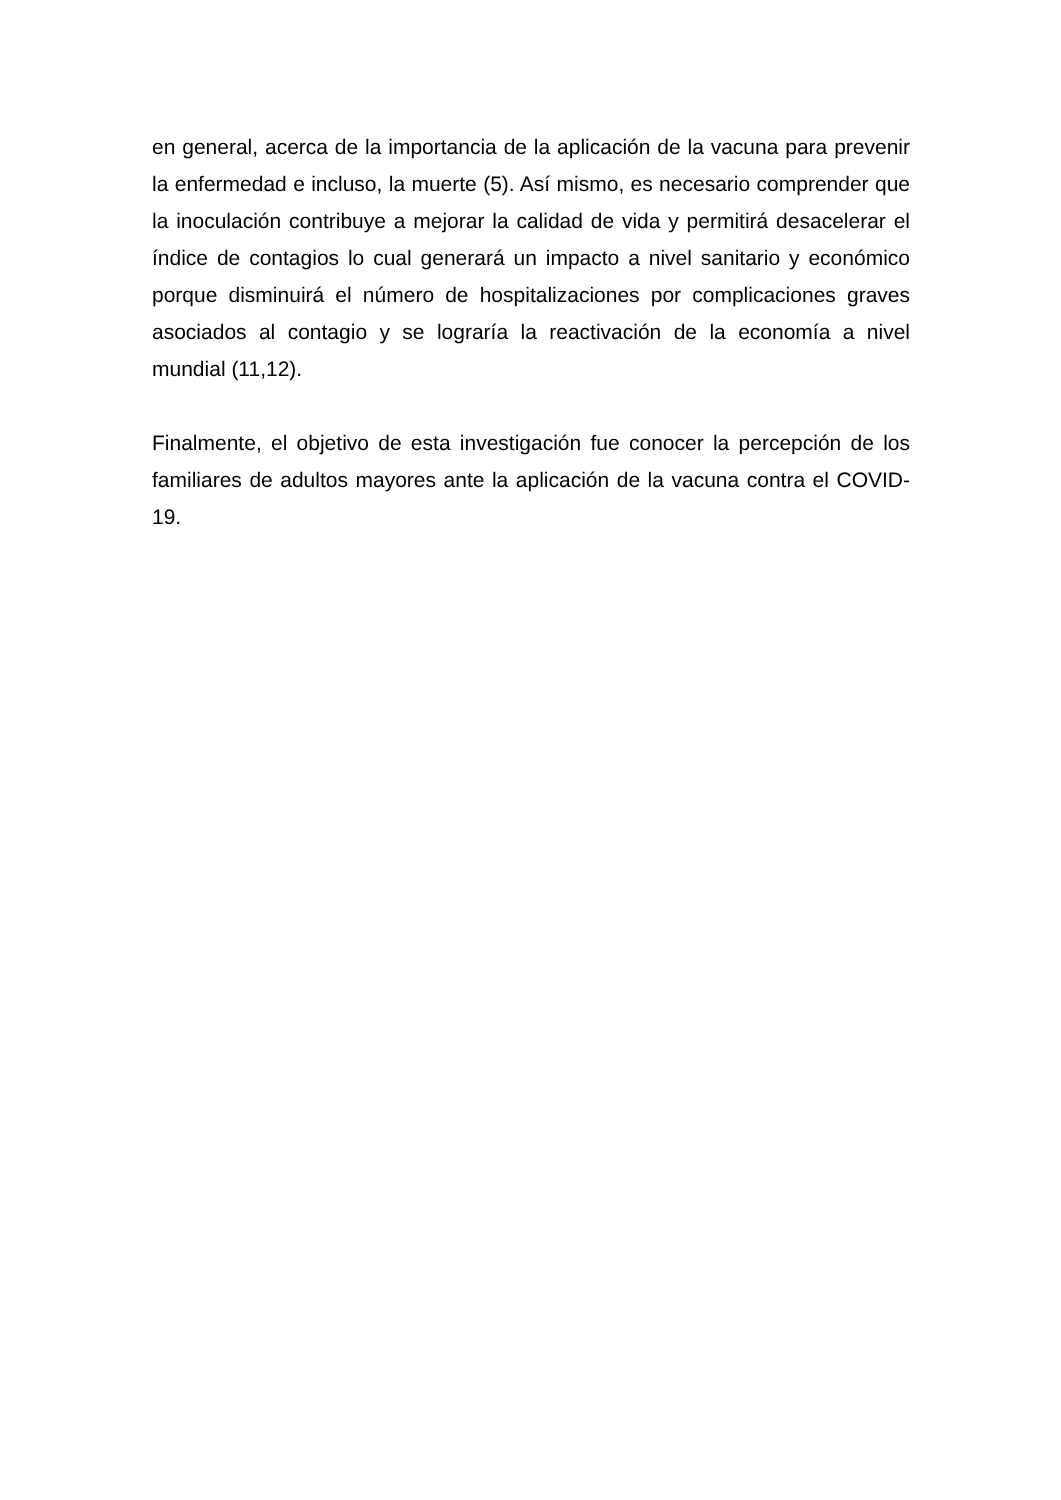en general, acerca de la importancia de la aplicación de la vacuna para prevenir la enfermedad e incluso, la muerte (5). Así mismo, es necesario comprender que la inoculación contribuye a mejorar la calidad de vida y permitirá desacelerar el índice de contagios lo cual generará un impacto a nivel sanitario y económico porque disminuirá el número de hospitalizaciones por complicaciones graves asociados al contagio y se lograría la reactivación de la economía a nivel mundial (11,12).
Finalmente, el objetivo de esta investigación fue conocer la percepción de los familiares de adultos mayores ante la aplicación de la vacuna contra el COVID-19.